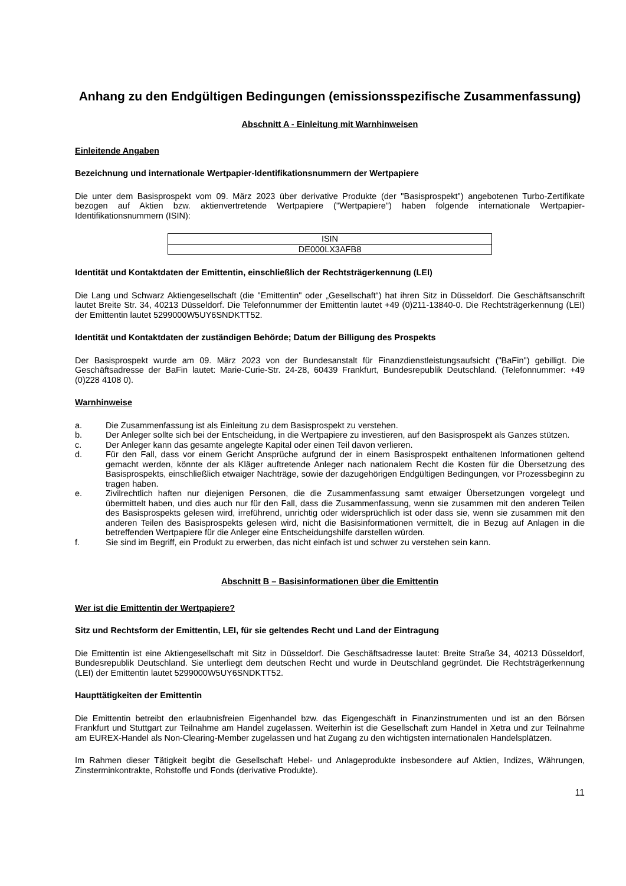Anhang zu den Endgültigen Bedingungen (emissionsspezifische Zusammenfassung)
Abschnitt A - Einleitung mit Warnhinweisen
Einleitende Angaben
Bezeichnung und internationale Wertpapier-Identifikationsnummern der Wertpapiere
Die unter dem Basisprospekt vom 09. März 2023 über derivative Produkte (der "Basisprospekt") angebotenen Turbo-Zertifikate bezogen auf Aktien bzw. aktienvertretende Wertpapiere ("Wertpapiere") haben folgende internationale Wertpapier-Identifikationsnummern (ISIN):
| ISIN |
| DE000LX3AFB8 |
Identität und Kontaktdaten der Emittentin, einschließlich der Rechtsträgerkennung (LEI)
Die Lang und Schwarz Aktiengesellschaft (die "Emittentin" oder „Gesellschaft“) hat ihren Sitz in Düsseldorf. Die Geschäftsanschrift lautet Breite Str. 34, 40213 Düsseldorf. Die Telefonnummer der Emittentin lautet +49 (0)211-13840-0. Die Rechtsträgerkennung (LEI) der Emittentin lautet 5299000W5UY6SNDKTT52.
Identität und Kontaktdaten der zuständigen Behörde; Datum der Billigung des Prospekts
Der Basisprospekt wurde am 09. März 2023 von der Bundesanstalt für Finanzdienstleistungsaufsicht ("BaFin") gebilligt. Die Geschäftsadresse der BaFin lautet: Marie-Curie-Str. 24-28, 60439 Frankfurt, Bundesrepublik Deutschland. (Telefonnummer: +49 (0)228 4108 0).
Warnhinweise
a. Die Zusammenfassung ist als Einleitung zu dem Basisprospekt zu verstehen.
b. Der Anleger sollte sich bei der Entscheidung, in die Wertpapiere zu investieren, auf den Basisprospekt als Ganzes stützen.
c. Der Anleger kann das gesamte angelegte Kapital oder einen Teil davon verlieren.
d. Für den Fall, dass vor einem Gericht Ansprüche aufgrund der in einem Basisprospekt enthaltenen Informationen geltend gemacht werden, könnte der als Kläger auftretende Anleger nach nationalem Recht die Kosten für die Übersetzung des Basisprospekts, einschließlich etwaiger Nachträge, sowie der dazugehörigen Endgültigen Bedingungen, vor Prozessbeginn zu tragen haben.
e. Zivilrechtlich haften nur diejenigen Personen, die die Zusammenfassung samt etwaiger Übersetzungen vorgelegt und übermittelt haben, und dies auch nur für den Fall, dass die Zusammenfassung, wenn sie zusammen mit den anderen Teilen des Basisprospekts gelesen wird, irreführend, unrichtig oder widersprüchlich ist oder dass sie, wenn sie zusammen mit den anderen Teilen des Basisprospekts gelesen wird, nicht die Basisinformationen vermittelt, die in Bezug auf Anlagen in die betreffenden Wertpapiere für die Anleger eine Entscheidungshilfe darstellen würden.
f. Sie sind im Begriff, ein Produkt zu erwerben, das nicht einfach ist und schwer zu verstehen sein kann.
Abschnitt B – Basisinformationen über die Emittentin
Wer ist die Emittentin der Wertpapiere?
Sitz und Rechtsform der Emittentin, LEI, für sie geltendes Recht und Land der Eintragung
Die Emittentin ist eine Aktiengesellschaft mit Sitz in Düsseldorf. Die Geschäftsadresse lautet: Breite Straße 34, 40213 Düsseldorf, Bundesrepublik Deutschland. Sie unterliegt dem deutschen Recht und wurde in Deutschland gegründet. Die Rechtsträgerkennung (LEI) der Emittentin lautet 5299000W5UY6SNDKTT52.
Haupttätigkeiten der Emittentin
Die Emittentin betreibt den erlaubnisfreien Eigenhandel bzw. das Eigengeschäft in Finanzinstrumenten und ist an den Börsen Frankfurt und Stuttgart zur Teilnahme am Handel zugelassen. Weiterhin ist die Gesellschaft zum Handel in Xetra und zur Teilnahme am EUREX-Handel als Non-Clearing-Member zugelassen und hat Zugang zu den wichtigsten internationalen Handelsplätzen.
Im Rahmen dieser Tätigkeit begibt die Gesellschaft Hebel- und Anlageprodukte insbesondere auf Aktien, Indizes, Währungen, Zinsterminkontrakte, Rohstoffe und Fonds (derivative Produkte).
11